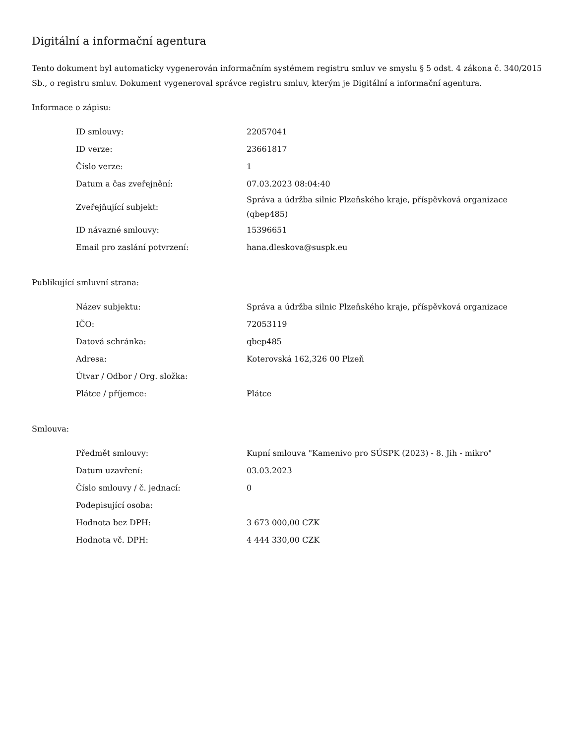Digitální a informační agentura
Tento dokument byl automaticky vygenerován informačním systémem registru smluv ve smyslu § 5 odst. 4 zákona č. 340/2015 Sb., o registru smluv. Dokument vygeneroval správce registru smluv, kterým je Digitální a informační agentura.
Informace o zápisu:
| ID smlouvy: | 22057041 |
| ID verze: | 23661817 |
| Číslo verze: | 1 |
| Datum a čas zveřejnění: | 07.03.2023 08:04:40 |
| Zveřejňující subjekt: | Správa a údržba silnic Plzeňského kraje, příspěvková organizace (qbep485) |
| ID návazné smlouvy: | 15396651 |
| Email pro zaslání potvrzení: | hana.dleskova@suspk.eu |
Publikující smluvní strana:
| Název subjektu: | Správa a údržba silnic Plzeňského kraje, příspěvková organizace |
| IČO: | 72053119 |
| Datová schránka: | qbep485 |
| Adresa: | Koterovská 162,326 00 Plzeň |
| Útvar / Odbor / Org. složka: | |
| Plátce / příjemce: | Plátce |
Smlouva:
| Předmět smlouvy: | Kupní smlouva "Kamenivo pro SÚSPK (2023) - 8. Jih - mikro" |
| Datum uzavření: | 03.03.2023 |
| Číslo smlouvy / č. jednací: | 0 |
| Podepisující osoba: | |
| Hodnota bez DPH: | 3 673 000,00 CZK |
| Hodnota vč. DPH: | 4 444 330,00 CZK |